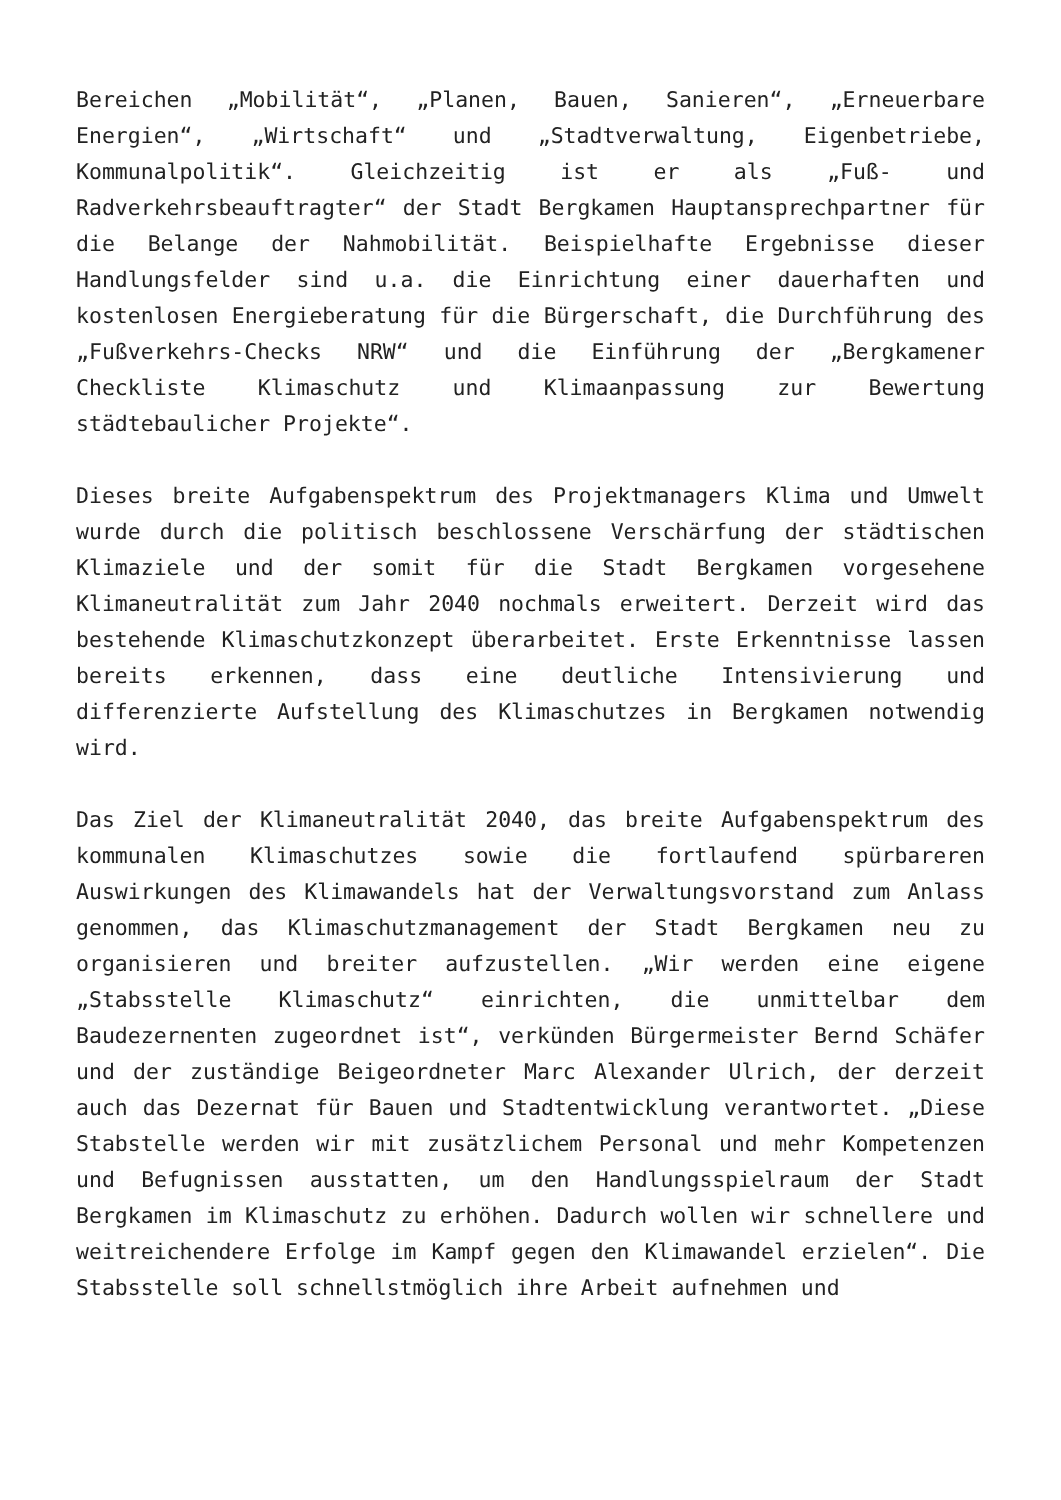Bereichen „Mobilität“, „Planen, Bauen, Sanieren“, „Erneuerbare Energien“, „Wirtschaft“ und „Stadtverwaltung, Eigenbetriebe, Kommunalpolitik“. Gleichzeitig ist er als „Fuß- und Radverkehrsbeauftragter“ der Stadt Bergkamen Hauptansprechpartner für die Belange der Nahmobilität. Beispielhafte Ergebnisse dieser Handlungsfelder sind u.a. die Einrichtung einer dauerhaften und kostenlosen Energieberatung für die Bürgerschaft, die Durchführung des „Fußverkehrs-Checks NRW“ und die Einführung der „Bergkamener Checkliste Klimaschutz und Klimaanpassung zur Bewertung städtebaulicher Projekte“.
Dieses breite Aufgabenspektrum des Projektmanagers Klima und Umwelt wurde durch die politisch beschlossene Verschärfung der städtischen Klimaziele und der somit für die Stadt Bergkamen vorgesehene Klimaneutralität zum Jahr 2040 nochmals erweitert. Derzeit wird das bestehende Klimaschutzkonzept überarbeitet. Erste Erkenntnisse lassen bereits erkennen, dass eine deutliche Intensivierung und differenzierte Aufstellung des Klimaschutzes in Bergkamen notwendig wird.
Das Ziel der Klimaneutralität 2040, das breite Aufgabenspektrum des kommunalen Klimaschutzes sowie die fortlaufend spürbareren Auswirkungen des Klimawandels hat der Verwaltungsvorstand zum Anlass genommen, das Klimaschutzmanagement der Stadt Bergkamen neu zu organisieren und breiter aufzustellen. „Wir werden eine eigene „Stabsstelle Klimaschutz“ einrichten, die unmittelbar dem Baudezernenten zugeordnet ist“, verkünden Bürgermeister Bernd Schäfer und der zuständige Beigeordneter Marc Alexander Ulrich, der derzeit auch das Dezernat für Bauen und Stadtentwicklung verantwortet. „Diese Stabstelle werden wir mit zusätzlichem Personal und mehr Kompetenzen und Befugnissen ausstatten, um den Handlungsspielraum der Stadt Bergkamen im Klimaschutz zu erhöhen. Dadurch wollen wir schnellere und weitreichendere Erfolge im Kampf gegen den Klimawandel erzielen“. Die Stabsstelle soll schnellstmöglich ihre Arbeit aufnehmen und